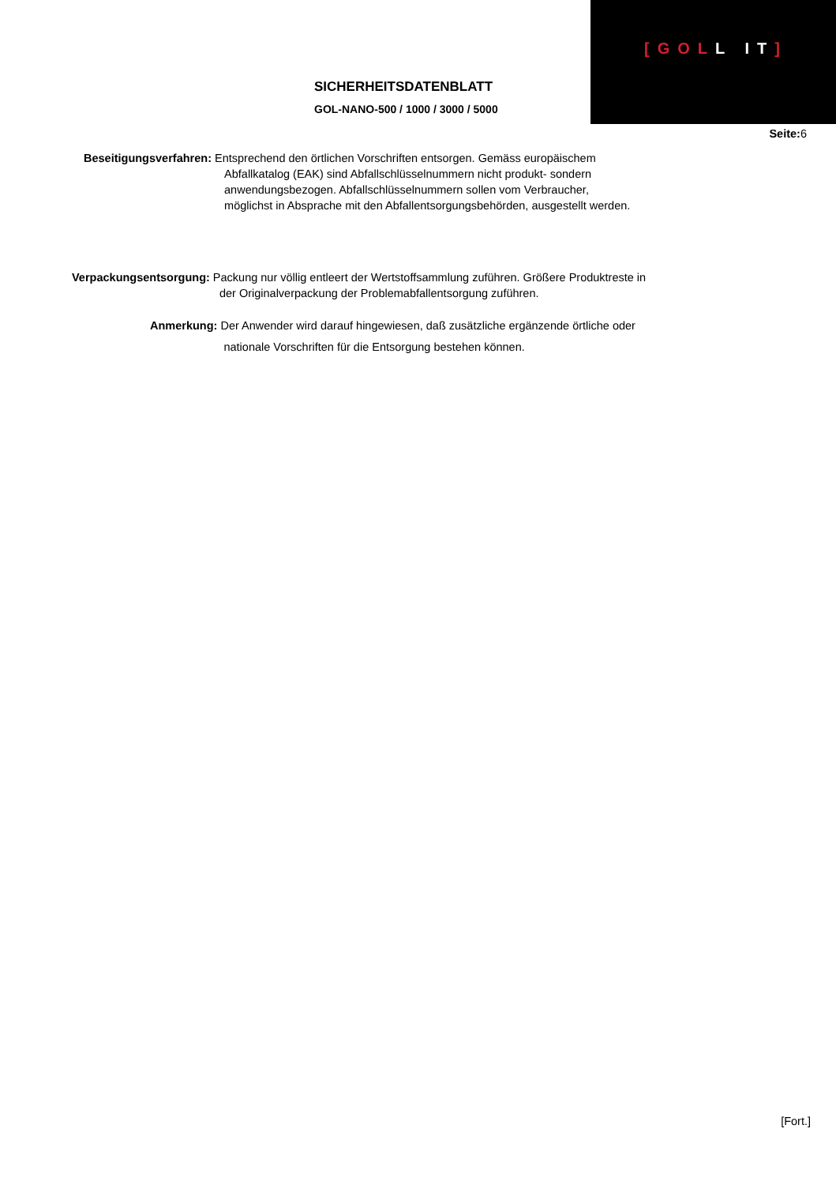[GOLL IT]
SICHERHEITSDATENBLATT
GOL-NANO-500 / 1000 / 3000 / 5000
Seite: 6
Beseitigungsverfahren: Entsprechend den örtlichen Vorschriften entsorgen. Gemäss europäischem
Abfallkatalog (EAK) sind Abfallschlüsselnummern nicht produkt- sondern
anwendungsbezogen. Abfallschlüsselnummern sollen vom Verbraucher,
möglichst in Absprache mit den Abfallentsorgungsbehörden, ausgestellt werden.
Verpackungsentsorgung: Packung nur völlig entleert der Wertstoffsammlung zuführen. Größere Produktreste in
der Originalverpackung der Problemabfallentsorgung zuführen.
Anmerkung: Der Anwender wird darauf hingewiesen, daß zusätzliche ergänzende örtliche oder
nationale Vorschriften für die Entsorgung bestehen können.
[Fort.]